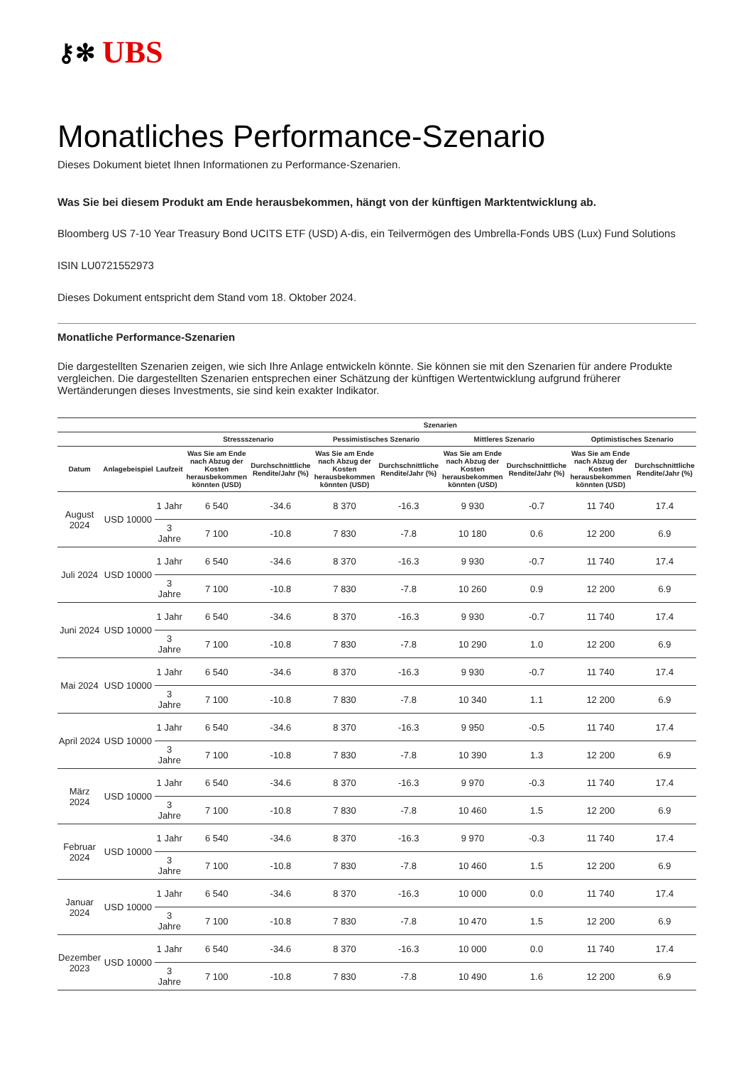⚷✻ UBS
Monatliches Performance-Szenario
Dieses Dokument bietet Ihnen Informationen zu Performance-Szenarien.
Was Sie bei diesem Produkt am Ende herausbekommen, hängt von der künftigen Marktentwicklung ab.
Bloomberg US 7-10 Year Treasury Bond UCITS ETF (USD) A-dis, ein Teilvermögen des Umbrella-Fonds UBS (Lux) Fund Solutions
ISIN LU0721552973
Dieses Dokument entspricht dem Stand vom 18. Oktober 2024.
Monatliche Performance-Szenarien
Die dargestellten Szenarien zeigen, wie sich Ihre Anlage entwickeln könnte. Sie können sie mit den Szenarien für andere Produkte vergleichen. Die dargestellten Szenarien entsprechen einer Schätzung der künftigen Wertentwicklung aufgrund früherer Wertänderungen dieses Investments, sie sind kein exakter Indikator.
| | | | Szenarien | | | | | | | |
| --- | --- | --- | --- | --- | --- | --- | --- | --- | --- | --- |
| | | | Stressszenario | | Pessimistisches Szenario | | Mittleres Szenario | | Optimistisches Szenario | |
| Datum | Anlagebeispiel | Laufzeit | Was Sie am Ende nach Abzug der Kosten herausbekommen könnten (USD) | Durchschnittliche Rendite/Jahr (%) | Was Sie am Ende nach Abzug der Kosten herausbekommen könnten (USD) | Durchschnittliche Rendite/Jahr (%) | Was Sie am Ende nach Abzug der Kosten herausbekommen könnten (USD) | Durchschnittliche Rendite/Jahr (%) | Was Sie am Ende nach Abzug der Kosten herausbekommen könnten (USD) | Durchschnittliche Rendite/Jahr (%) |
| August 2024 | USD 10000 | 1 Jahr | 6 540 | -34.6 | 8 370 | -16.3 | 9 930 | -0.7 | 11 740 | 17.4 |
| | | 3 Jahre | 7 100 | -10.8 | 7 830 | -7.8 | 10 180 | 0.6 | 12 200 | 6.9 |
| Juli 2024 | USD 10000 | 1 Jahr | 6 540 | -34.6 | 8 370 | -16.3 | 9 930 | -0.7 | 11 740 | 17.4 |
| | | 3 Jahre | 7 100 | -10.8 | 7 830 | -7.8 | 10 260 | 0.9 | 12 200 | 6.9 |
| Juni 2024 | USD 10000 | 1 Jahr | 6 540 | -34.6 | 8 370 | -16.3 | 9 930 | -0.7 | 11 740 | 17.4 |
| | | 3 Jahre | 7 100 | -10.8 | 7 830 | -7.8 | 10 290 | 1.0 | 12 200 | 6.9 |
| Mai 2024 | USD 10000 | 1 Jahr | 6 540 | -34.6 | 8 370 | -16.3 | 9 930 | -0.7 | 11 740 | 17.4 |
| | | 3 Jahre | 7 100 | -10.8 | 7 830 | -7.8 | 10 340 | 1.1 | 12 200 | 6.9 |
| April 2024 | USD 10000 | 1 Jahr | 6 540 | -34.6 | 8 370 | -16.3 | 9 950 | -0.5 | 11 740 | 17.4 |
| | | 3 Jahre | 7 100 | -10.8 | 7 830 | -7.8 | 10 390 | 1.3 | 12 200 | 6.9 |
| März 2024 | USD 10000 | 1 Jahr | 6 540 | -34.6 | 8 370 | -16.3 | 9 970 | -0.3 | 11 740 | 17.4 |
| | | 3 Jahre | 7 100 | -10.8 | 7 830 | -7.8 | 10 460 | 1.5 | 12 200 | 6.9 |
| Februar 2024 | USD 10000 | 1 Jahr | 6 540 | -34.6 | 8 370 | -16.3 | 9 970 | -0.3 | 11 740 | 17.4 |
| | | 3 Jahre | 7 100 | -10.8 | 7 830 | -7.8 | 10 460 | 1.5 | 12 200 | 6.9 |
| Januar 2024 | USD 10000 | 1 Jahr | 6 540 | -34.6 | 8 370 | -16.3 | 10 000 | 0.0 | 11 740 | 17.4 |
| | | 3 Jahre | 7 100 | -10.8 | 7 830 | -7.8 | 10 470 | 1.5 | 12 200 | 6.9 |
| Dezember 2023 | USD 10000 | 1 Jahr | 6 540 | -34.6 | 8 370 | -16.3 | 10 000 | 0.0 | 11 740 | 17.4 |
| | | 3 Jahre | 7 100 | -10.8 | 7 830 | -7.8 | 10 490 | 1.6 | 12 200 | 6.9 |